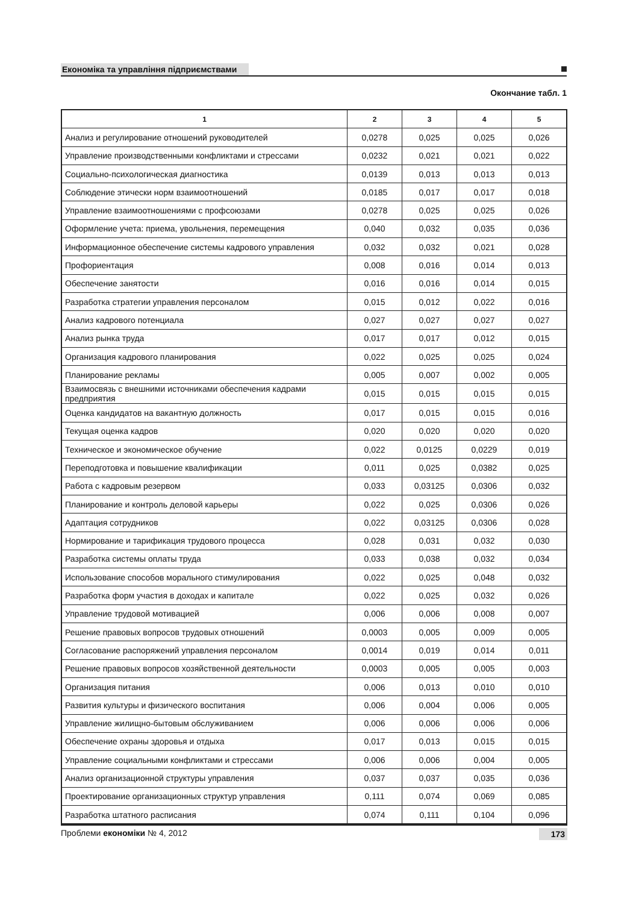Економіка та управління підприємствами
Окончание табл. 1
| 1 | 2 | 3 | 4 | 5 |
| --- | --- | --- | --- | --- |
| Анализ и регулирование отношений руководителей | 0,0278 | 0,025 | 0,025 | 0,026 |
| Управление производственными конфликтами и стрессами | 0,0232 | 0,021 | 0,021 | 0,022 |
| Социально-психологическая диагностика | 0,0139 | 0,013 | 0,013 | 0,013 |
| Соблюдение этически норм взаимоотношений | 0,0185 | 0,017 | 0,017 | 0,018 |
| Управление взаимоотношениями с профсоюзами | 0,0278 | 0,025 | 0,025 | 0,026 |
| Оформление учета: приема, увольнения, перемещения | 0,040 | 0,032 | 0,035 | 0,036 |
| Информационное обеспечение системы кадрового управления | 0,032 | 0,032 | 0,021 | 0,028 |
| Профориентация | 0,008 | 0,016 | 0,014 | 0,013 |
| Обеспечение занятости | 0,016 | 0,016 | 0,014 | 0,015 |
| Разработка стратегии управления персоналом | 0,015 | 0,012 | 0,022 | 0,016 |
| Анализ кадрового потенциала | 0,027 | 0,027 | 0,027 | 0,027 |
| Анализ рынка труда | 0,017 | 0,017 | 0,012 | 0,015 |
| Организация кадрового планирования | 0,022 | 0,025 | 0,025 | 0,024 |
| Планирование рекламы | 0,005 | 0,007 | 0,002 | 0,005 |
| Взаимосвязь с внешними источниками обеспечения кадрами предприятия | 0,015 | 0,015 | 0,015 | 0,015 |
| Оценка кандидатов на вакантную должность | 0,017 | 0,015 | 0,015 | 0,016 |
| Текущая оценка кадров | 0,020 | 0,020 | 0,020 | 0,020 |
| Техническое и экономическое обучение | 0,022 | 0,0125 | 0,0229 | 0,019 |
| Переподготовка и повышение квалификации | 0,011 | 0,025 | 0,0382 | 0,025 |
| Работа с кадровым резервом | 0,033 | 0,03125 | 0,0306 | 0,032 |
| Планирование и контроль деловой карьеры | 0,022 | 0,025 | 0,0306 | 0,026 |
| Адаптация сотрудников | 0,022 | 0,03125 | 0,0306 | 0,028 |
| Нормирование и тарификация трудового процесса | 0,028 | 0,031 | 0,032 | 0,030 |
| Разработка системы оплаты труда | 0,033 | 0,038 | 0,032 | 0,034 |
| Использование способов морального стимулирования | 0,022 | 0,025 | 0,048 | 0,032 |
| Разработка форм участия в доходах и капитале | 0,022 | 0,025 | 0,032 | 0,026 |
| Управление трудовой мотивацией | 0,006 | 0,006 | 0,008 | 0,007 |
| Решение правовых вопросов трудовых отношений | 0,0003 | 0,005 | 0,009 | 0,005 |
| Согласование распоряжений управления персоналом | 0,0014 | 0,019 | 0,014 | 0,011 |
| Решение правовых вопросов хозяйственной деятельности | 0,0003 | 0,005 | 0,005 | 0,003 |
| Организация питания | 0,006 | 0,013 | 0,010 | 0,010 |
| Развития культуры и физического воспитания | 0,006 | 0,004 | 0,006 | 0,005 |
| Управление жилищно-бытовым обслуживанием | 0,006 | 0,006 | 0,006 | 0,006 |
| Обеспечение охраны здоровья и отдыха | 0,017 | 0,013 | 0,015 | 0,015 |
| Управление социальными конфликтами и стрессами | 0,006 | 0,006 | 0,004 | 0,005 |
| Анализ организационной структуры управления | 0,037 | 0,037 | 0,035 | 0,036 |
| Проектирование организационных структур управления | 0,111 | 0,074 | 0,069 | 0,085 |
| Разработка штатного расписания | 0,074 | 0,111 | 0,104 | 0,096 |
Проблеми економіки № 4, 2012 173